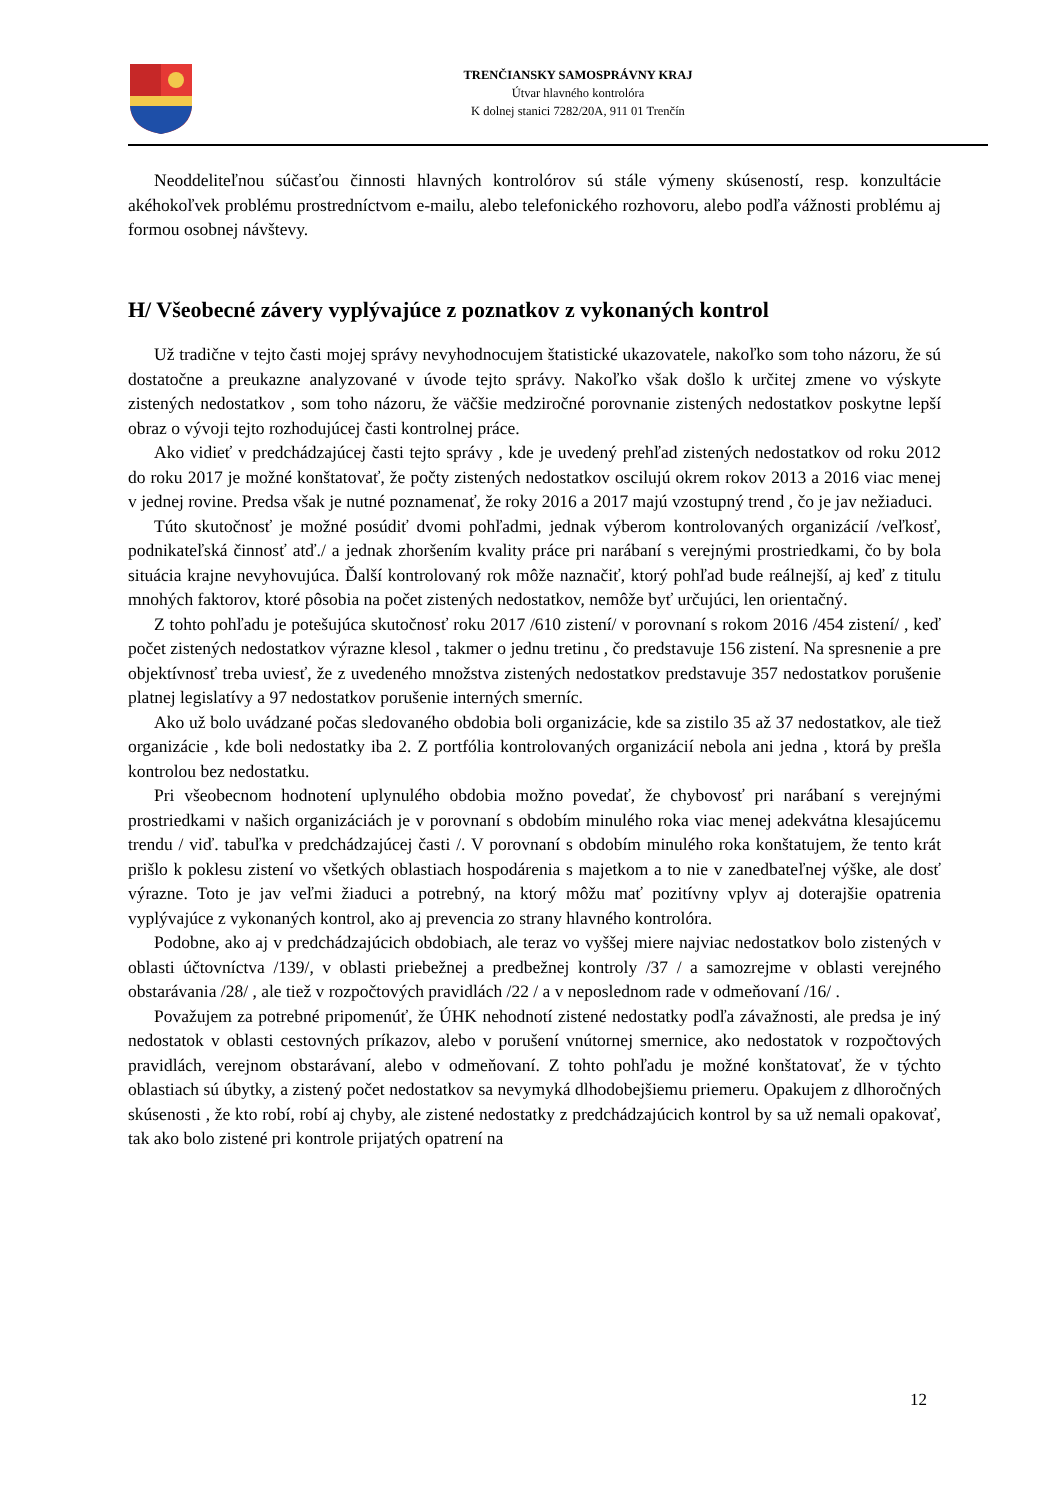TRENČIANSKY SAMOSPRÁVNY KRAJ
Útvar hlavného kontrolóra
K dolnej stanici 7282/20A, 911 01 Trenčín
Neoddeliteľnou súčasťou činnosti hlavných kontrolórov sú stále výmeny skúseností, resp. konzultácie akéhokoľvek problému prostredníctvom e-mailu, alebo telefonického rozhovoru, alebo podľa vážnosti problému aj formou osobnej návštevy.
H/ Všeobecné závery vyplývajúce z poznatkov z vykonaných kontrol
Už tradične v tejto časti mojej správy nevyhodnocujem štatistické ukazovatele, nakoľko som toho názoru, že sú dostatočne a preukazne analyzované v úvode tejto správy. Nakoľko však došlo k určitej zmene vo výskyte zistených nedostatkov , som toho názoru, že väčšie medziročné porovnanie zistených nedostatkov poskytne lepší obraz o vývoji tejto rozhodujúcej časti kontrolnej práce.
Ako vidieť v predchádzajúcej časti tejto správy , kde je uvedený prehľad zistených nedostatkov od roku 2012 do roku 2017 je možné konštatovať, že počty zistených nedostatkov oscilujú okrem rokov 2013 a 2016 viac menej v jednej rovine. Predsa však je nutné poznamenať, že roky 2016 a 2017 majú vzostupný trend , čo je jav nežiaduci.
Túto skutočnosť je možné posúdiť dvomi pohľadmi, jednak výberom kontrolovaných organizácií /veľkosť, podnikateľská činnosť atď./ a jednak zhoršením kvality práce pri narábaní s verejnými prostriedkami, čo by bola situácia krajne nevyhovujúca. Ďalší kontrolovaný rok môže naznačiť, ktorý pohľad bude reálnejší, aj keď z titulu mnohých faktorov, ktoré pôsobia na počet zistených nedostatkov, nemôže byť určujúci, len orientačný.
Z tohto pohľadu je potešujúca skutočnosť roku 2017 /610 zistení/ v porovnaní s rokom 2016 /454 zistení/ , keď počet zistených nedostatkov výrazne klesol , takmer o jednu tretinu , čo predstavuje 156 zistení. Na spresnenie a pre objektívnosť treba uviesť, že z uvedeného množstva zistených nedostatkov predstavuje 357 nedostatkov porušenie platnej legislatívy a 97 nedostatkov porušenie interných smerníc.
Ako už bolo uvádzané počas sledovaného obdobia boli organizácie, kde sa zistilo 35 až 37 nedostatkov, ale tiež organizácie , kde boli nedostatky iba 2. Z portfólia kontrolovaných organizácií nebola ani jedna , ktorá by prešla kontrolou bez nedostatku.
Pri všeobecnom hodnotení uplynulého obdobia možno povedať, že chybovosť pri narábaní s verejnými prostriedkami v našich organizáciách je v porovnaní s obdobím minulého roka viac menej adekvátna klesajúcemu trendu / viď. tabuľka v predchádzajúcej časti /. V porovnaní s obdobím minulého roka konštatujem, že tento krát prišlo k poklesu zistení vo všetkých oblastiach hospodárenia s majetkom a to nie v zanedbateľnej výške, ale dosť výrazne. Toto je jav veľmi žiaduci a potrebný, na ktorý môžu mať pozitívny vplyv aj doterajšie opatrenia vyplývajúce z vykonaných kontrol, ako aj prevencia zo strany hlavného kontrolóra.
Podobne, ako aj v predchádzajúcich obdobiach, ale teraz vo vyššej miere najviac nedostatkov bolo zistených v oblasti účtovníctva /139/, v oblasti priebežnej a predbežnej kontroly /37 / a samozrejme v oblasti verejného obstarávania /28/ , ale tiež v rozpočtových pravidlách /22 / a v neposlednom rade v odmeňovaní /16/ .
Považujem za potrebné pripomenúť, že ÚHK nehodnotí zistené nedostatky podľa závažnosti, ale predsa je iný nedostatok v oblasti cestovných príkazov, alebo v porušení vnútornej smernice, ako nedostatok v rozpočtových pravidlách, verejnom obstarávaní, alebo v odmeňovaní. Z tohto pohľadu je možné konštatovať, že v týchto oblastiach sú úbytky, a zistený počet nedostatkov sa nevymyká dlhodobejšiemu priemeru. Opakujem z dlhoročných skúsenosti , že kto robí, robí aj chyby, ale zistené nedostatky z predchádzajúcich kontrol by sa už nemali opakovať, tak ako bolo zistené pri kontrole prijatých opatrení na
12